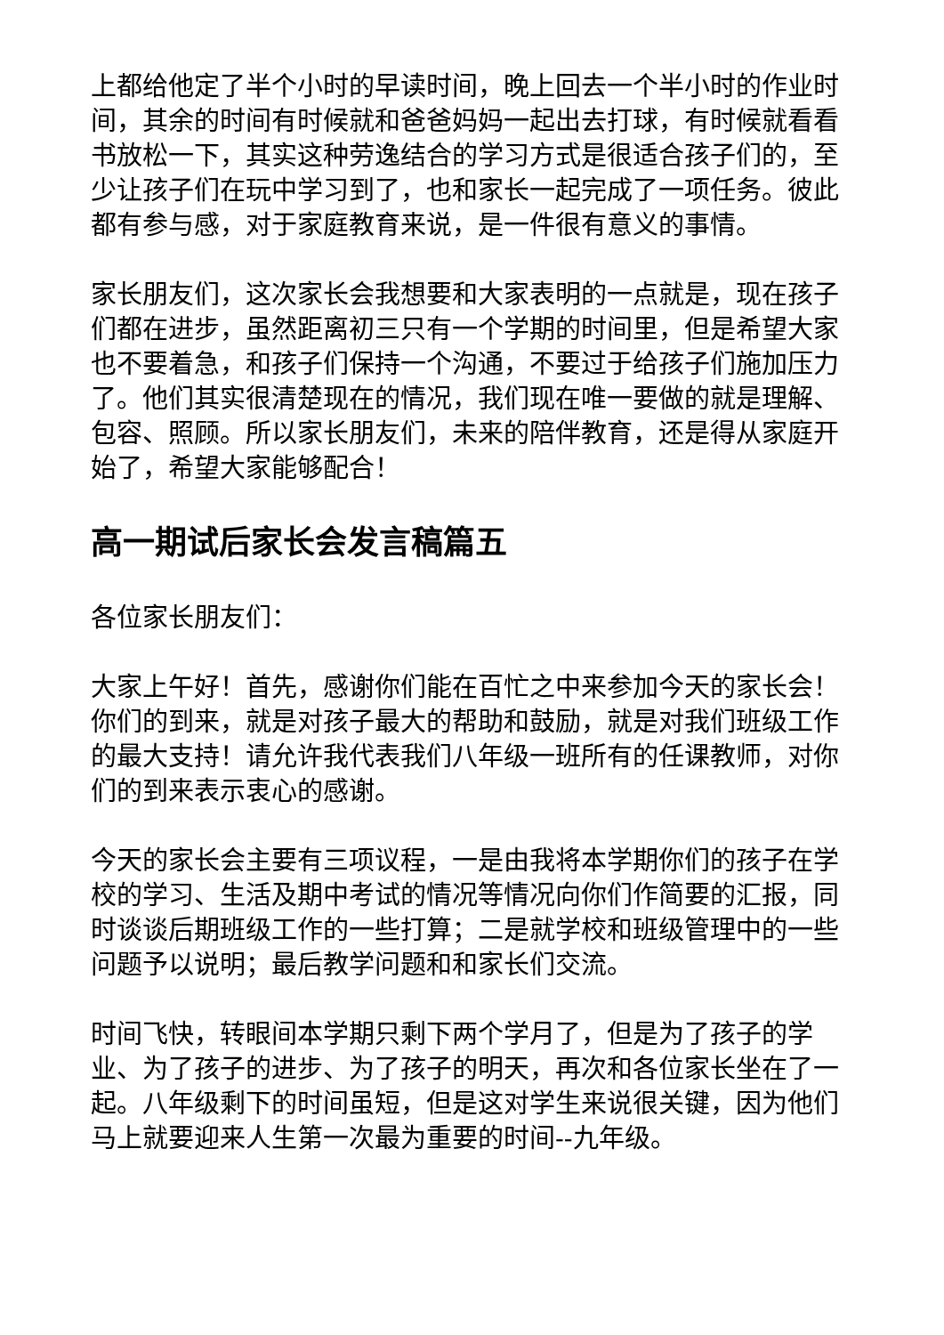上都给他定了半个小时的早读时间，晚上回去一个半小时的作业时间，其余的时间有时候就和爸爸妈妈一起出去打球，有时候就看看书放松一下，其实这种劳逸结合的学习方式是很适合孩子们的，至少让孩子们在玩中学习到了，也和家长一起完成了一项任务。彼此都有参与感，对于家庭教育来说，是一件很有意义的事情。
家长朋友们，这次家长会我想要和大家表明的一点就是，现在孩子们都在进步，虽然距离初三只有一个学期的时间里，但是希望大家也不要着急，和孩子们保持一个沟通，不要过于给孩子们施加压力了。他们其实很清楚现在的情况，我们现在唯一要做的就是理解、包容、照顾。所以家长朋友们，未来的陪伴教育，还是得从家庭开始了，希望大家能够配合！
高一期试后家长会发言稿篇五
各位家长朋友们：
大家上午好！首先，感谢你们能在百忙之中来参加今天的家长会！你们的到来，就是对孩子最大的帮助和鼓励，就是对我们班级工作的最大支持！请允许我代表我们八年级一班所有的任课教师，对你们的到来表示衷心的感谢。
今天的家长会主要有三项议程，一是由我将本学期你们的孩子在学校的学习、生活及期中考试的情况等情况向你们作简要的汇报，同时谈谈后期班级工作的一些打算；二是就学校和班级管理中的一些问题予以说明；最后教学问题和和家长们交流。
时间飞快，转眼间本学期只剩下两个学月了，但是为了孩子的学业、为了孩子的进步、为了孩子的明天，再次和各位家长坐在了一起。八年级剩下的时间虽短，但是这对学生来说很关键，因为他们马上就要迎来人生第一次最为重要的时间--九年级。